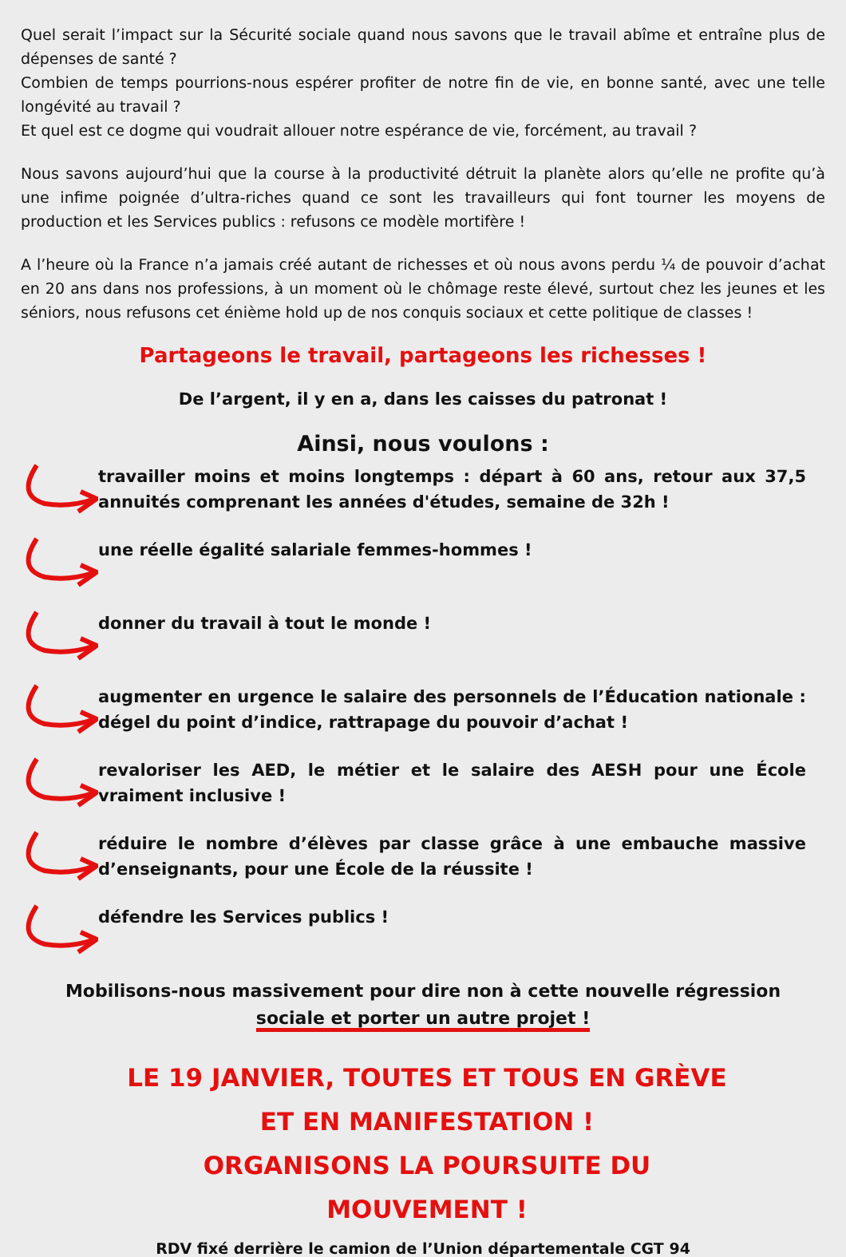Quel serait l’impact sur la Sécurité sociale quand nous savons que le travail abîme et entraîne plus de dépenses de santé ?
Combien de temps pourrions-nous espérer profiter de notre fin de vie, en bonne santé, avec une telle longévité au travail ?
Et quel est ce dogme qui voudrait allouer notre espérance de vie, forcément, au travail ?
Nous savons aujourd’hui que la course à la productivité détruit la planète alors qu’elle ne profite qu’à une infime poignée d’ultra-riches quand ce sont les travailleurs qui font tourner les moyens de production et les Services publics : refusons ce modèle mortifère !
A l’heure où la France n’a jamais créé autant de richesses et où nous avons perdu ¼ de pouvoir d’achat en 20 ans dans nos professions, à un moment où le chômage reste élevé, surtout chez les jeunes et les séniors, nous refusons cet énième hold up de nos conquis sociaux et cette politique de classes !
Partageons le travail, partageons les richesses !
De l’argent, il y en a, dans les caisses du patronat !
Ainsi, nous voulons :
travailler moins et moins longtemps : départ à 60 ans, retour aux 37,5 annuités comprenant les années d'études, semaine de 32h !
une réelle égalité salariale femmes-hommes !
donner du travail à tout le monde !
augmenter en urgence le salaire des personnels de l’Éducation nationale : dégel du point d’indice, rattrapage du pouvoir d’achat !
revaloriser les AED, le métier et le salaire des AESH pour une École vraiment inclusive !
réduire le nombre d’élèves par classe grâce à une embauche massive d’enseignants, pour une École de la réussite !
défendre les Services publics !
Mobilisons-nous massivement pour dire non à cette nouvelle régression
sociale et porter un autre projet !
LE 19 JANVIER, TOUTES ET TOUS EN GRÈVE ET EN MANIFESTATION !
ORGANISONS LA POURSUITE DU MOUVEMENT !
RDV fixé derrière le camion de l’Union départementale CGT 94